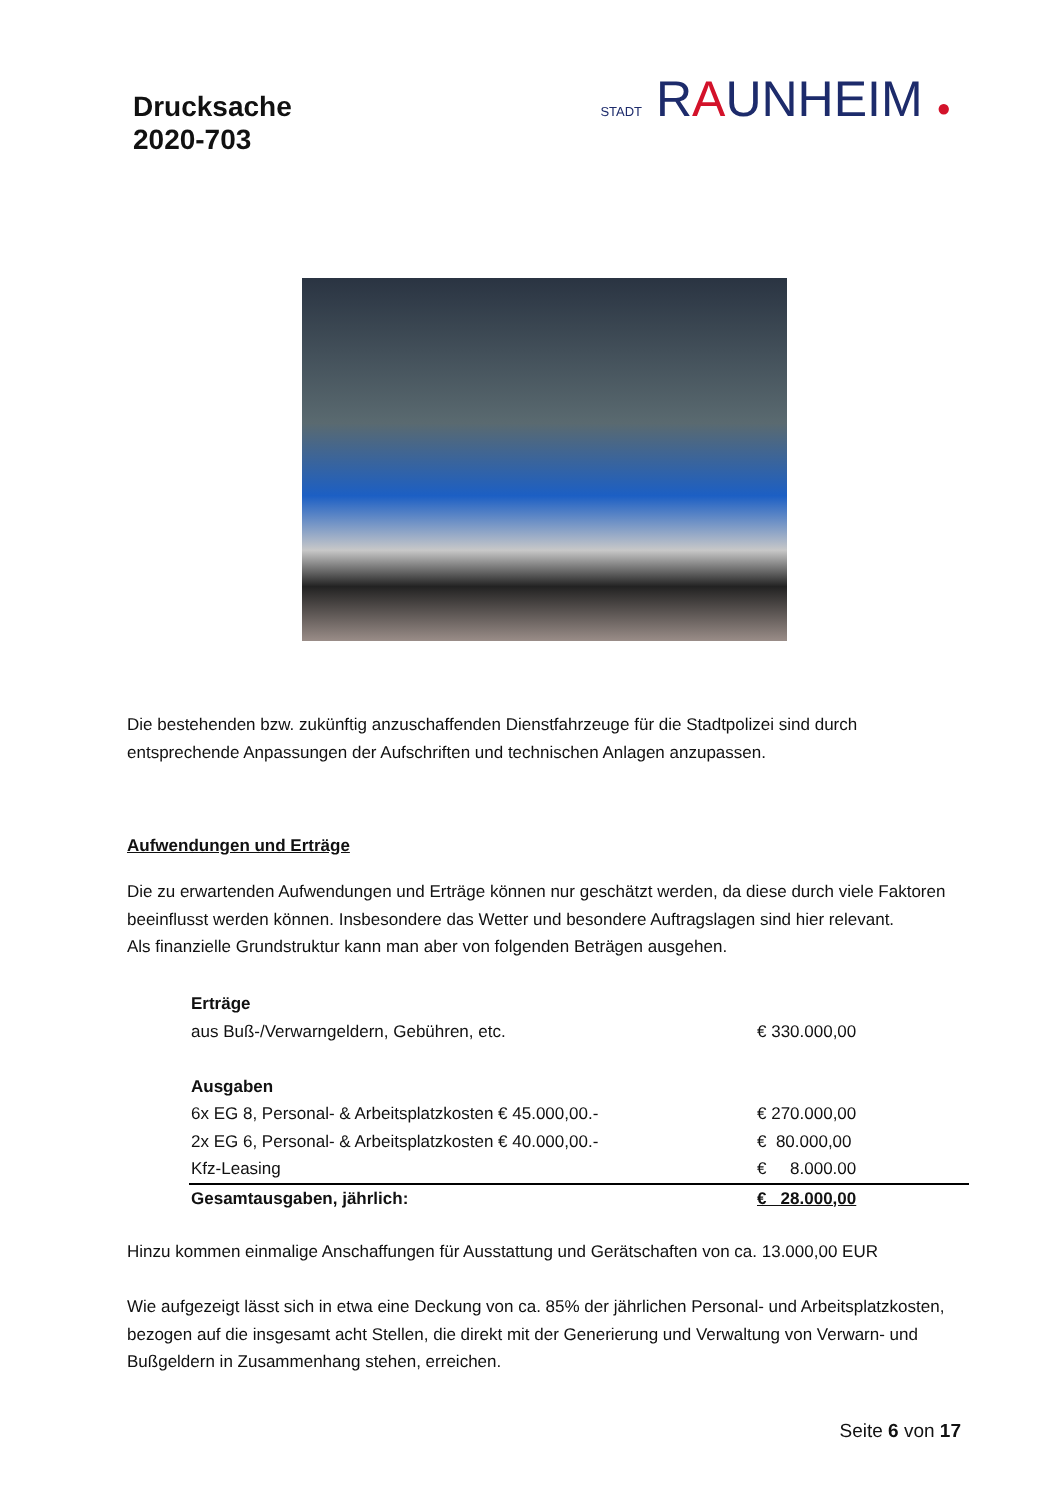Drucksache
2020-703
STADT RAUNHEIM ●
Die bestehenden bzw. zukünftig anzuschaffenden Dienstfahrzeuge für die Stadtpolizei sind durch entsprechende Anpassungen der Aufschriften und technischen Anlagen anzupassen.
Aufwendungen und Erträge
Die zu erwartenden Aufwendungen und Erträge können nur geschätzt werden, da diese durch viele Faktoren beeinflusst werden können. Insbesondere das Wetter und besondere Auftragslagen sind hier relevant.
Als finanzielle Grundstruktur kann man aber von folgenden Beträgen ausgehen.
| Erträge | |
| aus Buß-/Verwarngeldern, Gebühren, etc. | € 330.000,00 |
| Ausgaben | |
| 6x EG 8, Personal- & Arbeitsplatzkosten € 45.000,00.- | € 270.000,00 |
| 2x EG 6, Personal- & Arbeitsplatzkosten € 40.000,00.- | € 80.000,00 |
| Kfz-Leasing | € 8.000.00 |
| Gesamtausgaben, jährlich: | € 28.000,00 |
Hinzu kommen einmalige Anschaffungen für Ausstattung und Gerätschaften von ca. 13.000,00 EUR
Wie aufgezeigt lässt sich in etwa eine Deckung von ca. 85% der jährlichen Personal- und Arbeitsplatzkosten, bezogen auf die insgesamt acht Stellen, die direkt mit der Generierung und Verwaltung von Verwarn- und Bußgeldern in Zusammenhang stehen, erreichen.
Seite 6 von 17